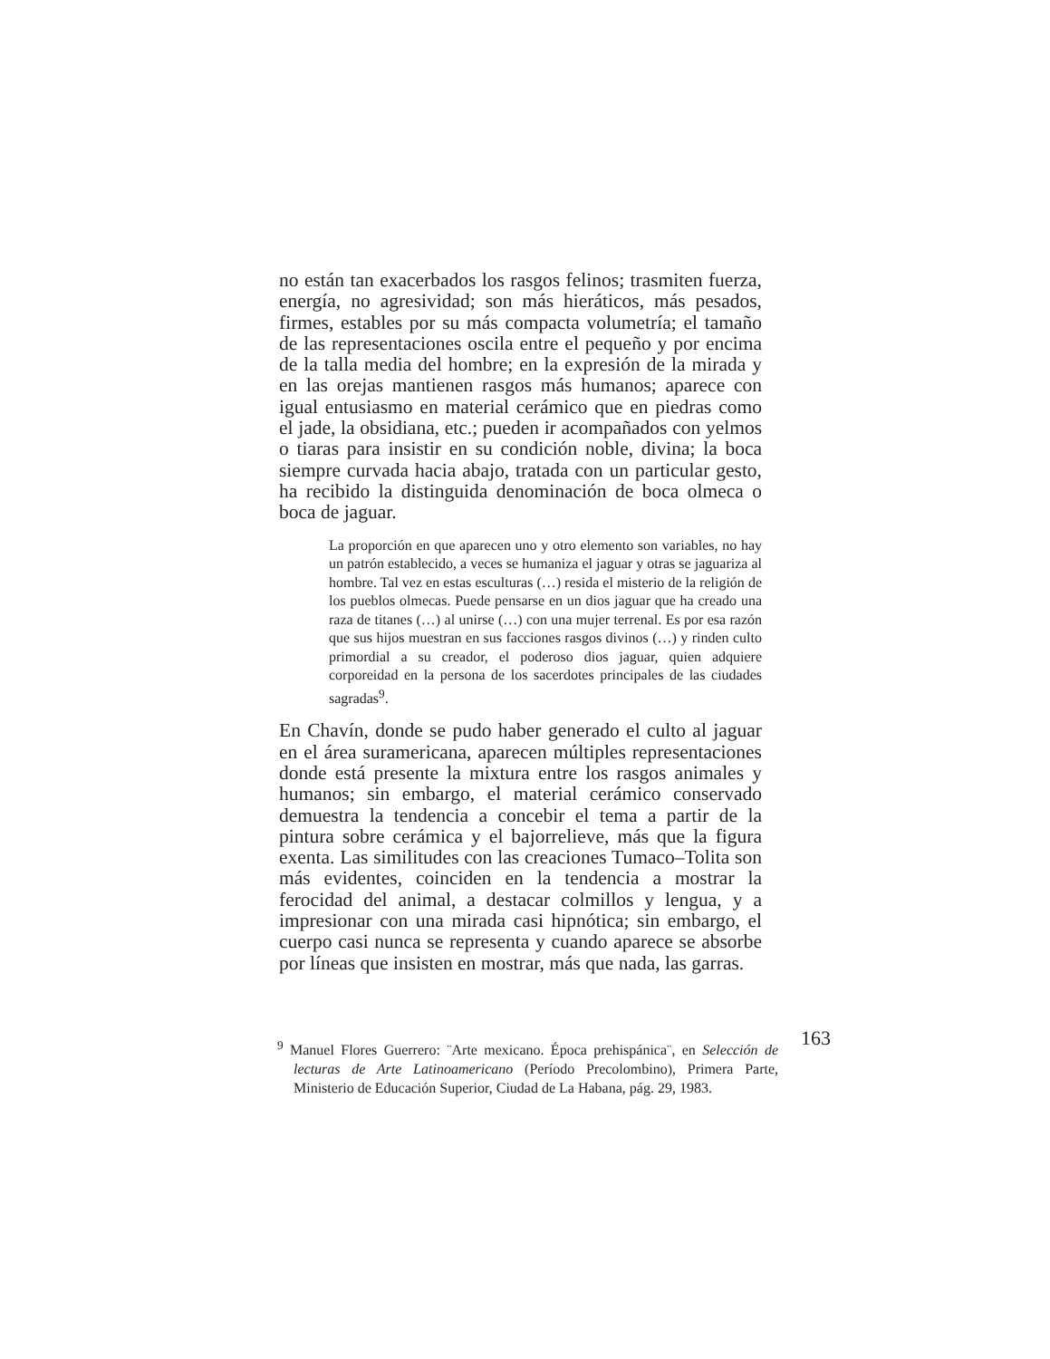no están tan exacerbados los rasgos felinos; trasmiten fuerza, energía, no agresividad; son más hieráticos, más pesados, firmes, estables por su más compacta volumetría; el tamaño de las representaciones oscila entre el pequeño y por encima de la talla media del hombre; en la expresión de la mirada y en las orejas mantienen rasgos más humanos; aparece con igual entusiasmo en material cerámico que en piedras como el jade, la obsidiana, etc.; pueden ir acompañados con yelmos o tiaras para insistir en su condición noble, divina; la boca siempre curvada hacia abajo, tratada con un particular gesto, ha recibido la distinguida denominación de boca olmeca o boca de jaguar.
La proporción en que aparecen uno y otro elemento son variables, no hay un patrón establecido, a veces se humaniza el jaguar y otras se jaguariza al hombre. Tal vez en estas esculturas (…) resida el misterio de la religión de los pueblos olmecas. Puede pensarse en un dios jaguar que ha creado una raza de titanes (…) al unirse (…) con una mujer terrenal. Es por esa razón que sus hijos muestran en sus facciones rasgos divinos (…) y rinden culto primordial a su creador, el poderoso dios jaguar, quien adquiere corporeidad en la persona de los sacerdotes principales de las ciudades sagradas<sup>9</sup>.
En Chavín, donde se pudo haber generado el culto al jaguar en el área suramericana, aparecen múltiples representaciones donde está presente la mixtura entre los rasgos animales y humanos; sin embargo, el material cerámico conservado demuestra la tendencia a concebir el tema a partir de la pintura sobre cerámica y el bajorrelieve, más que la figura exenta. Las similitudes con las creaciones Tumaco–Tolita son más evidentes, coinciden en la tendencia a mostrar la ferocidad del animal, a destacar colmillos y lengua, y a impresionar con una mirada casi hipnótica; sin embargo, el cuerpo casi nunca se representa y cuando aparece se absorbe por líneas que insisten en mostrar, más que nada, las garras.
<sup>9</sup> Manuel Flores Guerrero: ¨Arte mexicano. Época prehispánica¨, en Selección de lecturas de Arte Latinoamericano (Período Precolombino), Primera Parte, Ministerio de Educación Superior, Ciudad de La Habana, pág. 29, 1983.
163